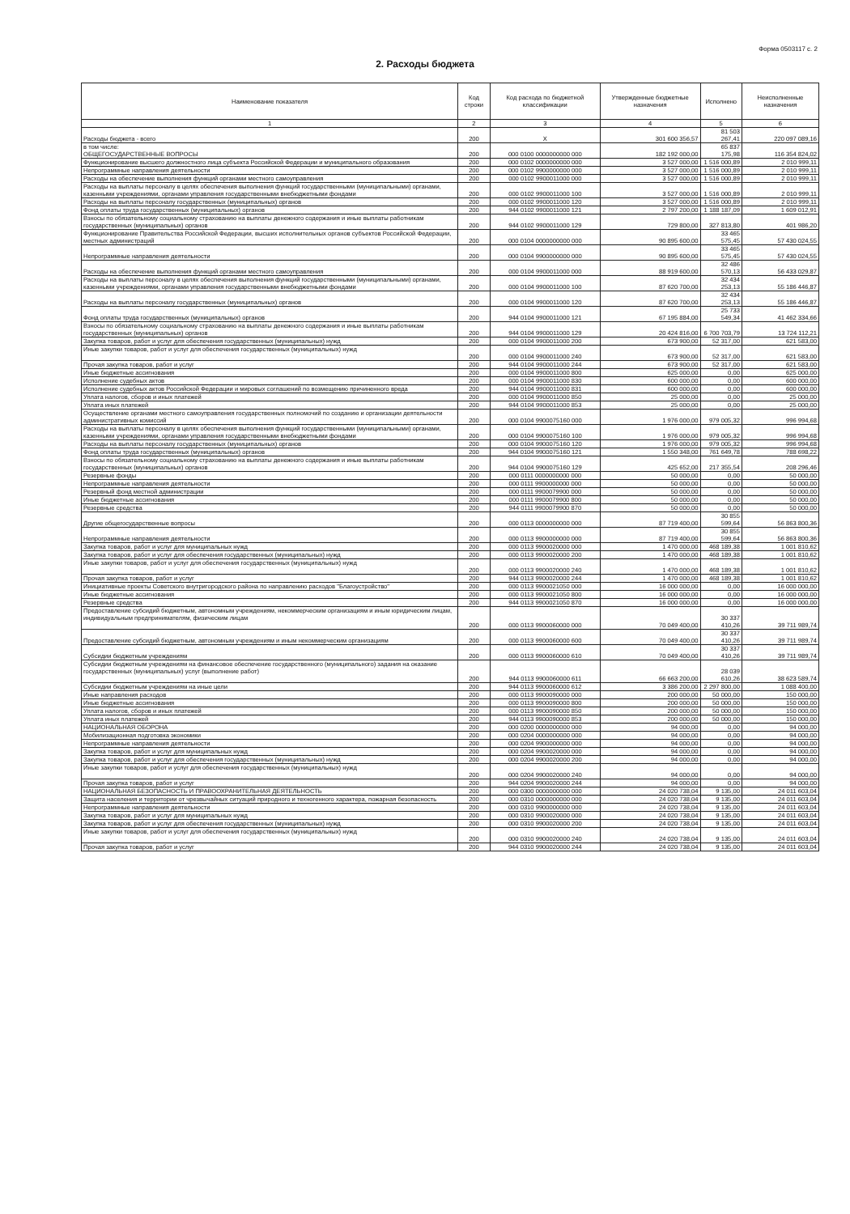Форма 0503117 с. 2
2. Расходы бюджета
| Наименование показателя | Код строки | Код расхода по бюджетной классификации | Утвержденные бюджетные назначения | Исполнено | Неисполненные назначения |
| --- | --- | --- | --- | --- | --- |
| 1 | 2 | 3 | 4 | 5 | 6 |
| Расходы бюджета - всего | 200 | X | 301 600 356,57 | 81 503 267,41 | 220 097 089,16 |
| в том числе: ОБЩЕГОСУДАРСТВЕННЫЕ ВОПРОСЫ | 200 | 000 0100 0000000000 000 | 182 192 000,00 | 65 837 175,98 | 116 354 824,02 |
| Функционирование высшего должностного лица субъекта Российской Федерации и муниципального образования | 200 | 000 0102 0000000000 000 | 3 527 000,00 | 1 516 000,89 | 2 010 999,11 |
| Непрограммные направления деятельности | 200 | 000 0102 9900000000 000 | 3 527 000,00 | 1 516 000,89 | 2 010 999,11 |
| Расходы на обеспечение выполнения функций органами местного самоуправления | 200 | 000 0102 9900011000 000 | 3 527 000,00 | 1 516 000,89 | 2 010 999,11 |
| Расходы на выплаты персоналу в целях обеспечения выполнения функций государственными (муниципальными) органами, казенными учреждениями, органами управления государственными внебюджетными фондами | 200 | 000 0102 9900011000 100 | 3 527 000,00 | 1 516 000,89 | 2 010 999,11 |
| Расходы на выплаты персоналу государственных (муниципальных) органов | 200 | 000 0102 9900011000 120 | 3 527 000,00 | 1 516 000,89 | 2 010 999,11 |
| Фонд оплаты труда государственных (муниципальных) органов | 200 | 944 0102 9900011000 121 | 2 797 200,00 | 1 188 187,09 | 1 609 012,91 |
| Взносы по обязательному социальному страхованию на выплаты денежного содержания и иные выплаты работникам государственных (муниципальных) органов | 200 | 944 0102 9900011000 129 | 729 800,00 | 327 813,80 | 401 986,20 |
| Функционирование Правительства Российской Федерации, высших исполнительных органов субъектов Российской Федерации, местных администраций | 200 | 000 0104 0000000000 000 | 90 895 600,00 | 33 465 575,45 | 57 430 024,55 |
| Непрограммные направления деятельности | 200 | 000 0104 9900000000 000 | 90 895 600,00 | 33 465 575,45 | 57 430 024,55 |
| Расходы на обеспечение выполнения функций органами местного самоуправления | 200 | 000 0104 9900011000 000 | 88 919 600,00 | 32 486 570,13 | 56 433 029,87 |
| Расходы на выплаты персоналу в целях обеспечения выполнения функций государственными (муниципальными) органами, казенными учреждениями, органами управления государственными внебюджетными фондами | 200 | 000 0104 9900011000 100 | 87 620 700,00 | 32 434 253,13 | 55 186 446,87 |
| Расходы на выплаты персоналу государственных (муниципальных) органов | 200 | 000 0104 9900011000 120 | 87 620 700,00 | 32 434 253,13 | 55 186 446,87 |
| Фонд оплаты труда государственных (муниципальных) органов | 200 | 944 0104 9900011000 121 | 67 195 884,00 | 25 733 549,34 | 41 462 334,66 |
| Взносы по обязательному социальному страхованию на выплаты денежного содержания и иные выплаты работникам государственных (муниципальных) органов | 200 | 944 0104 9900011000 129 | 20 424 816,00 | 6 700 703,79 | 13 724 112,21 |
| Закупка товаров, работ и услуг для обеспечения государственных (муниципальных) нужд | 200 | 000 0104 9900011000 200 | 673 900,00 | 52 317,00 | 621 583,00 |
| Иные закупки товаров, работ и услуг для обеспечения государственных (муниципальных) нужд | 200 | 000 0104 9900011000 240 | 673 900,00 | 52 317,00 | 621 583,00 |
| Прочая закупка товаров, работ и услуг | 200 | 944 0104 9900011000 244 | 673 900,00 | 52 317,00 | 621 583,00 |
| Иные бюджетные ассигнования | 200 | 000 0104 9900011000 800 | 625 000,00 | 0,00 | 625 000,00 |
| Исполнение судебных актов | 200 | 000 0104 9900011000 830 | 600 000,00 | 0,00 | 600 000,00 |
| Исполнение судебных актов Российской Федерации и мировых соглашений по возмещению причиненного вреда | 200 | 944 0104 9900011000 831 | 600 000,00 | 0,00 | 600 000,00 |
| Уплата налогов, сборов и иных платежей | 200 | 000 0104 9900011000 850 | 25 000,00 | 0,00 | 25 000,00 |
| Уплата иных платежей | 200 | 944 0104 9900011000 853 | 25 000,00 | 0,00 | 25 000,00 |
| Осуществление органами местного самоуправления государственных полномочий по созданию и организации деятельности административных комиссий | 200 | 000 0104 9900075160 000 | 1 976 000,00 | 979 005,32 | 996 994,68 |
| Расходы на выплаты персоналу в целях обеспечения выполнения функций государственными (муниципальными) органами, казенными учреждениями, органами управления государственными внебюджетными фондами | 200 | 000 0104 9900075160 100 | 1 976 000,00 | 979 005,32 | 996 994,68 |
| Расходы на выплаты персоналу государственных (муниципальных) органов | 200 | 000 0104 9900075160 120 | 1 976 000,00 | 979 005,32 | 996 994,68 |
| Фонд оплаты труда государственных (муниципальных) органов | 200 | 944 0104 9900075160 121 | 1 550 348,00 | 761 649,78 | 788 698,22 |
| Взносы по обязательному социальному страхованию на выплаты денежного содержания и иные выплаты работникам государственных (муниципальных) органов | 200 | 944 0104 9900075160 129 | 425 652,00 | 217 355,54 | 208 296,46 |
| Резервные фонды | 200 | 000 0111 0000000000 000 | 50 000,00 | 0,00 | 50 000,00 |
| Непрограммные направления деятельности | 200 | 000 0111 9900000000 000 | 50 000,00 | 0,00 | 50 000,00 |
| Резервный фонд местной администрации | 200 | 000 0111 9900079900 000 | 50 000,00 | 0,00 | 50 000,00 |
| Иные бюджетные ассигнования | 200 | 000 0111 9900079900 800 | 50 000,00 | 0,00 | 50 000,00 |
| Резервные средства | 200 | 944 0111 9900079900 870 | 50 000,00 | 0,00 | 50 000,00 |
| Другие общегосударственные вопросы | 200 | 000 0113 0000000000 000 | 87 719 400,00 | 30 855 599,64 | 56 863 800,36 |
| Непрограммные направления деятельности | 200 | 000 0113 9900000000 000 | 87 719 400,00 | 30 855 599,64 | 56 863 800,36 |
| Закупка товаров, работ и услуг для муниципальных нужд | 200 | 000 0113 9900020000 000 | 1 470 000,00 | 468 189,38 | 1 001 810,62 |
| Закупка товаров, работ и услуг для обеспечения государственных (муниципальных) нужд | 200 | 000 0113 9900020000 200 | 1 470 000,00 | 468 189,38 | 1 001 810,62 |
| Иные закупки товаров, работ и услуг для обеспечения государственных (муниципальных) нужд | 200 | 000 0113 9900020000 240 | 1 470 000,00 | 468 189,38 | 1 001 810,62 |
| Прочая закупка товаров, работ и услуг | 200 | 944 0113 9900020000 244 | 1 470 000,00 | 468 189,38 | 1 001 810,62 |
| Инициативные проекты Советского внутригородского района по направлению расходов "Благоустройство" | 200 | 000 0113 9900021050 000 | 16 000 000,00 | 0,00 | 16 000 000,00 |
| Иные бюджетные ассигнования | 200 | 000 0113 9900021050 800 | 16 000 000,00 | 0,00 | 16 000 000,00 |
| Резервные средства | 200 | 944 0113 9900021050 870 | 16 000 000,00 | 0,00 | 16 000 000,00 |
| Предоставление субсидий бюджетным, автономным учреждениям, некоммерческим организациям и иным юридическим лицам, индивидуальным предпринимателям, физическим лицам | 200 | 000 0113 9900060000 000 | 70 049 400,00 | 30 337 410,26 | 39 711 989,74 |
| Предоставление субсидий бюджетным, автономным учреждениям и иным некоммерческим организациям | 200 | 000 0113 9900060000 600 | 70 049 400,00 | 30 337 410,26 | 39 711 989,74 |
| Субсидии бюджетным учреждениям | 200 | 000 0113 9900060000 610 | 70 049 400,00 | 30 337 410,26 | 39 711 989,74 |
| Субсидии бюджетным учреждениям на финансовое обеспечение государственного (муниципального) задания на оказание государственных (муниципальных) услуг (выполнение работ) | 200 | 944 0113 9900060000 611 | 66 663 200,00 | 28 039 610,26 | 38 623 589,74 |
| Субсидии бюджетным учреждениям на иные цели | 200 | 944 0113 9900060000 612 | 3 386 200,00 | 2 297 800,00 | 1 088 400,00 |
| Иные направления расходов | 200 | 000 0113 9900090000 000 | 200 000,00 | 50 000,00 | 150 000,00 |
| Иные бюджетные ассигнования | 200 | 000 0113 9900090000 800 | 200 000,00 | 50 000,00 | 150 000,00 |
| Уплата налогов, сборов и иных платежей | 200 | 000 0113 9900090000 850 | 200 000,00 | 50 000,00 | 150 000,00 |
| Уплата иных платежей | 200 | 944 0113 9900090000 853 | 200 000,00 | 50 000,00 | 150 000,00 |
| НАЦИОНАЛЬНАЯ ОБОРОНА | 200 | 000 0200 0000000000 000 | 94 000,00 | 0,00 | 94 000,00 |
| Мобилизационная подготовка экономики | 200 | 000 0204 0000000000 000 | 94 000,00 | 0,00 | 94 000,00 |
| Непрограммные направления деятельности | 200 | 000 0204 9900000000 000 | 94 000,00 | 0,00 | 94 000,00 |
| Закупка товаров, работ и услуг для муниципальных нужд | 200 | 000 0204 9900020000 000 | 94 000,00 | 0,00 | 94 000,00 |
| Закупка товаров, работ и услуг для обеспечения государственных (муниципальных) нужд | 200 | 000 0204 9900020000 200 | 94 000,00 | 0,00 | 94 000,00 |
| Иные закупки товаров, работ и услуг для обеспечения государственных (муниципальных) нужд | 200 | 000 0204 9900020000 240 | 94 000,00 | 0,00 | 94 000,00 |
| Прочая закупка товаров, работ и услуг | 200 | 944 0204 9900020000 244 | 94 000,00 | 0,00 | 94 000,00 |
| НАЦИОНАЛЬНАЯ БЕЗОПАСНОСТЬ И ПРАВООХРАНИТЕЛЬНАЯ ДЕЯТЕЛЬНОСТЬ | 200 | 000 0300 0000000000 000 | 24 020 738,04 | 9 135,00 | 24 011 603,04 |
| Защита населения и территории от чрезвычайных ситуаций природного и техногенного характера, пожарная безопасность | 200 | 000 0310 0000000000 000 | 24 020 738,04 | 9 135,00 | 24 011 603,04 |
| Непрограммные направления деятельности | 200 | 000 0310 9900000000 000 | 24 020 738,04 | 9 135,00 | 24 011 603,04 |
| Закупка товаров, работ и услуг для муниципальных нужд | 200 | 000 0310 9900020000 000 | 24 020 738,04 | 9 135,00 | 24 011 603,04 |
| Закупка товаров, работ и услуг для обеспечения государственных (муниципальных) нужд | 200 | 000 0310 9900020000 200 | 24 020 738,04 | 9 135,00 | 24 011 603,04 |
| Иные закупки товаров, работ и услуг для обеспечения государственных (муниципальных) нужд | 200 | 000 0310 9900020000 240 | 24 020 738,04 | 9 135,00 | 24 011 603,04 |
| Прочая закупка товаров, работ и услуг | 200 | 944 0310 9900020000 244 | 24 020 738,04 | 9 135,00 | 24 011 603,04 |